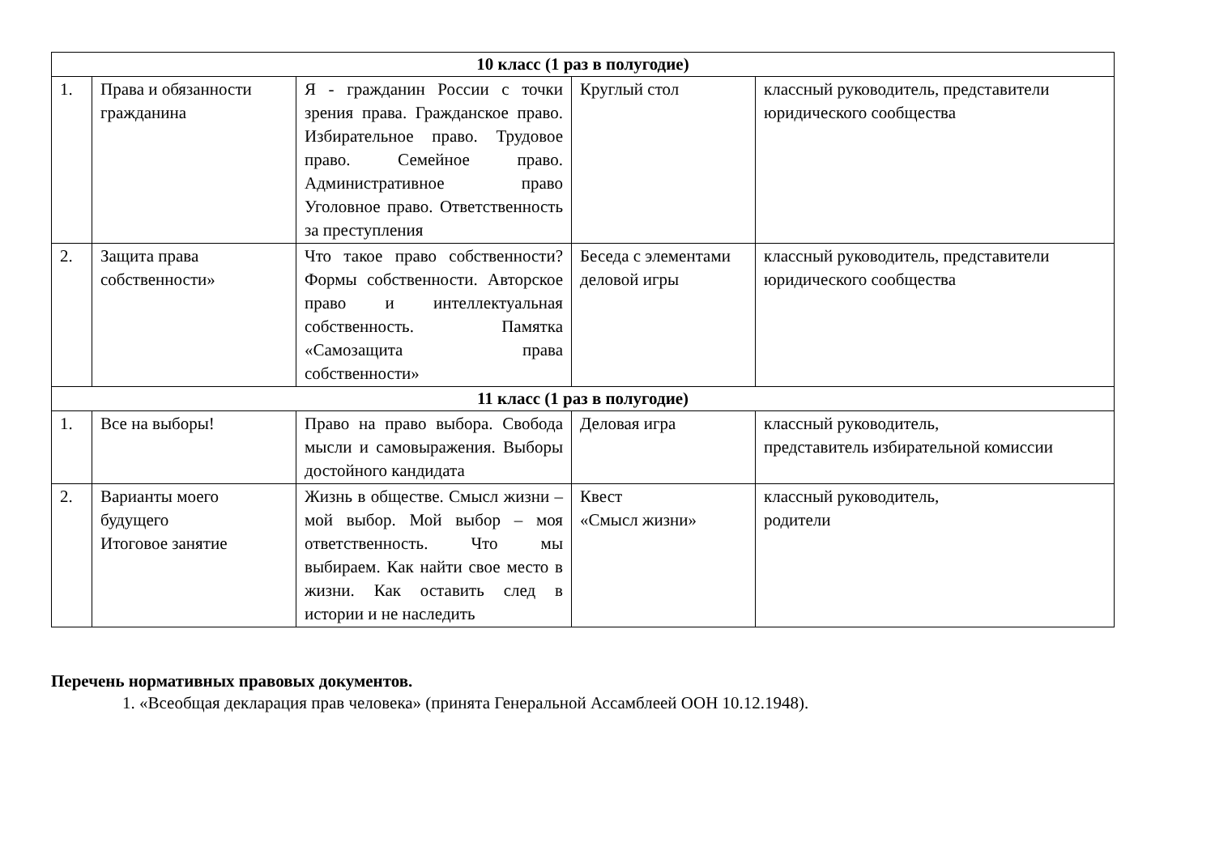| 10 класс (1 раз в полугодие) | | | | |
| 1. | Права и обязанности гражданина | Я - гражданин России с точки зрения права. Гражданское право. Избирательное право. Трудовое право. Семейное право. Административное право Уголовное право. Ответственность за преступления | Круглый стол | классный руководитель, представители юридического сообщества |
| 2. | Защита права собственности» | Что такое право собственности? Формы собственности. Авторское право и интеллектуальная собственность. Памятка «Самозащита права собственности» | Беседа с элементами деловой игры | классный руководитель, представители юридического сообщества |
| 11 класс (1 раз в полугодие) | | | | |
| 1. | Все на выборы! | Право на право выбора. Свобода мысли и самовыражения. Выборы достойного кандидата | Деловая игра | классный руководитель, представитель избирательной комиссии |
| 2. | Варианты моего будущего Итоговое занятие | Жизнь в обществе. Смысл жизни – мой выбор. Мой выбор – моя ответственность. Что мы выбираем. Как найти свое место в жизни. Как оставить след в истории и не наследить | Квест «Смысл жизни» | классный руководитель, родители |
Перечень нормативных правовых документов.
1. «Всеобщая декларация прав человека» (принята Генеральной Ассамблеей ООН 10.12.1948).